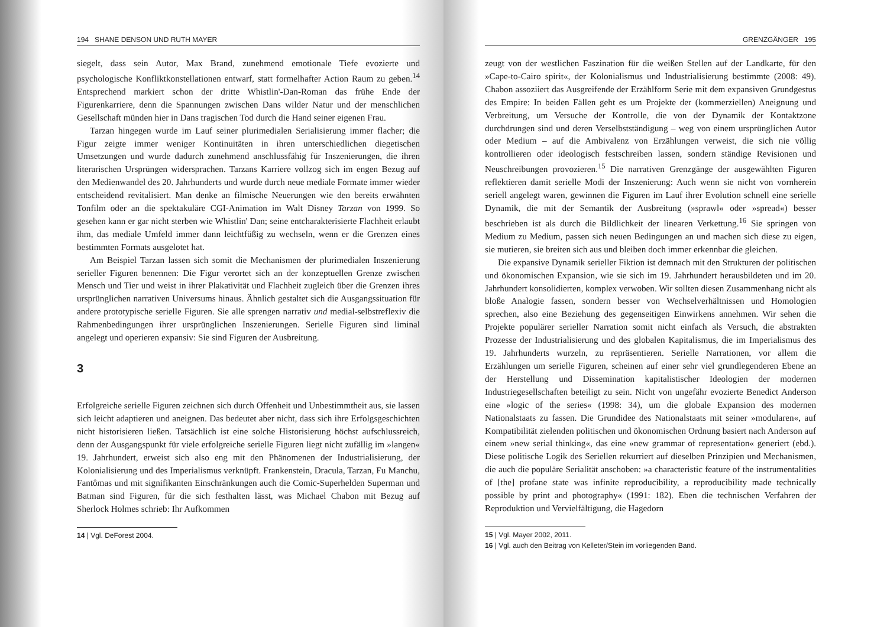194 SHANE DENSON UND RUTH MAYER
siegelt, dass sein Autor, Max Brand, zunehmend emotionale Tiefe evozierte und psychologische Konfliktkonstellationen entwarf, statt formelhafter Action Raum zu geben.<sup>14</sup> Entsprechend markiert schon der dritte Whistlin'-Dan-Roman das frühe Ende der Figurenkarriere, denn die Spannungen zwischen Dans wilder Natur und der menschlichen Gesellschaft münden hier in Dans tragischen Tod durch die Hand seiner eigenen Frau.
Tarzan hingegen wurde im Lauf seiner plurimedialen Serialisierung immer flacher; die Figur zeigte immer weniger Kontinuitäten in ihren unterschiedlichen diegetischen Umsetzungen und wurde dadurch zunehmend anschlussfähig für Inszenierungen, die ihren literarischen Ursprüngen widersprachen. Tarzans Karriere vollzog sich im engen Bezug auf den Medienwandel des 20. Jahrhunderts und wurde durch neue mediale Formate immer wieder entscheidend revitalisiert. Man denke an filmische Neuerungen wie den bereits erwähnten Tonfilm oder an die spektakuläre CGI-Animation im Walt Disney Tarzan von 1999. So gesehen kann er gar nicht sterben wie Whistlin' Dan; seine entcharakterisierte Flachheit erlaubt ihm, das mediale Umfeld immer dann leichtfüßig zu wechseln, wenn er die Grenzen eines bestimmten Formats ausgelotet hat.
Am Beispiel Tarzan lassen sich somit die Mechanismen der plurimedialen Inszenierung serieller Figuren benennen: Die Figur verortet sich an der konzeptuellen Grenze zwischen Mensch und Tier und weist in ihrer Plakativität und Flachheit zugleich über die Grenzen ihres ursprünglichen narrativen Universums hinaus. Ähnlich gestaltet sich die Ausgangssituation für andere prototypische serielle Figuren. Sie alle sprengen narrativ und medial-selbstreflexiv die Rahmenbedingungen ihrer ursprünglichen Inszenierungen. Serielle Figuren sind liminal angelegt und operieren expansiv: Sie sind Figuren der Ausbreitung.
3
Erfolgreiche serielle Figuren zeichnen sich durch Offenheit und Unbestimmtheit aus, sie lassen sich leicht adaptieren und aneignen. Das bedeutet aber nicht, dass sich ihre Erfolgsgeschichten nicht historisieren ließen. Tatsächlich ist eine solche Historisierung höchst aufschlussreich, denn der Ausgangspunkt für viele erfolgreiche serielle Figuren liegt nicht zufällig im »langen« 19. Jahrhundert, erweist sich also eng mit den Phänomenen der Industrialisierung, der Kolonialisierung und des Imperialismus verknüpft. Frankenstein, Dracula, Tarzan, Fu Manchu, Fantômas und mit signifikanten Einschränkungen auch die Comic-Superhelden Superman und Batman sind Figuren, für die sich festhalten lässt, was Michael Chabon mit Bezug auf Sherlock Holmes schrieb: Ihr Aufkommen
14 | Vgl. DeForest 2004.
GRENZGÄNGER 195
zeugt von der westlichen Faszination für die weißen Stellen auf der Landkarte, für den »Cape-to-Cairo spirit«, der Kolonialismus und Industrialisierung bestimmte (2008: 49). Chabon assoziiert das Ausgreifende der Erzählform Serie mit dem expansiven Grundgestus des Empire: In beiden Fällen geht es um Projekte der (kommerziellen) Aneignung und Verbreitung, um Versuche der Kontrolle, die von der Dynamik der Kontaktzone durchdrungen sind und deren Verselbstständigung – weg von einem ursprünglichen Autor oder Medium – auf die Ambivalenz von Erzählungen verweist, die sich nie völlig kontrollieren oder ideologisch festschreiben lassen, sondern ständige Revisionen und Neuschreibungen provozieren.<sup>15</sup> Die narrativen Grenzgänge der ausgewählten Figuren reflektieren damit serielle Modi der Inszenierung: Auch wenn sie nicht von vornherein seriell angelegt waren, gewinnen die Figuren im Lauf ihrer Evolution schnell eine serielle Dynamik, die mit der Semantik der Ausbreitung (»sprawl« oder »spread«) besser beschrieben ist als durch die Bildlichkeit der linearen Verkettung.<sup>16</sup> Sie springen von Medium zu Medium, passen sich neuen Bedingungen an und machen sich diese zu eigen, sie mutieren, sie breiten sich aus und bleiben doch immer erkennbar die gleichen.
Die expansive Dynamik serieller Fiktion ist demnach mit den Strukturen der politischen und ökonomischen Expansion, wie sie sich im 19. Jahrhundert herausbildeten und im 20. Jahrhundert konsolidierten, komplex verwoben. Wir sollten diesen Zusammenhang nicht als bloße Analogie fassen, sondern besser von Wechselverhältnissen und Homologien sprechen, also eine Beziehung des gegenseitigen Einwirkens annehmen. Wir sehen die Projekte populärer serieller Narration somit nicht einfach als Versuch, die abstrakten Prozesse der Industrialisierung und des globalen Kapitalismus, die im Imperialismus des 19. Jahrhunderts wurzeln, zu repräsentieren. Serielle Narrationen, vor allem die Erzählungen um serielle Figuren, scheinen auf einer sehr viel grundlegenderen Ebene an der Herstellung und Dissemination kapitalistischer Ideologien der modernen Industriegesellschaften beteiligt zu sein. Nicht von ungefähr evozierte Benedict Anderson eine »logic of the series« (1998: 34), um die globale Expansion des modernen Nationalstaats zu fassen. Die Grundidee des Nationalstaats mit seiner »modularen«, auf Kompatibilität zielenden politischen und ökonomischen Ordnung basiert nach Anderson auf einem »new serial thinking«, das eine »new grammar of representation« generiert (ebd.). Diese politische Logik des Seriellen rekurriert auf dieselben Prinzipien und Mechanismen, die auch die populäre Serialität anschoben: »a characteristic feature of the instrumentalities of [the] profane state was infinite reproducibility, a reproducibility made technically possible by print and photography« (1991: 182). Eben die technischen Verfahren der Reproduktion und Vervielfältigung, die Hagedorn
15 | Vgl. Mayer 2002, 2011.
16 | Vgl. auch den Beitrag von Kelleter/Stein im vorliegenden Band.